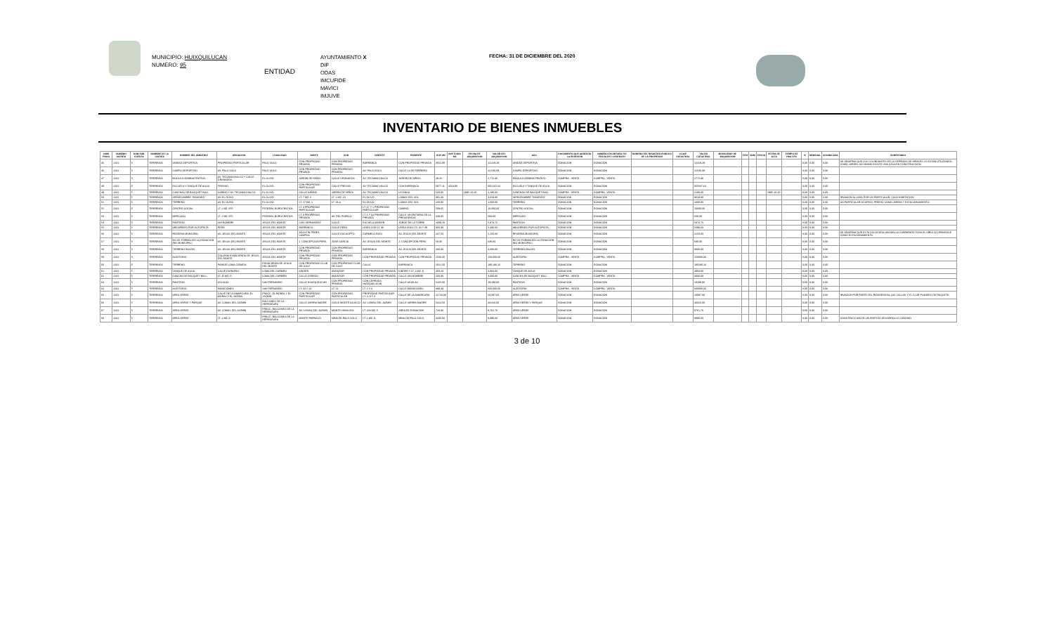MUNICIPIO: HUIXQUILUCAN
NUMERO: 95
ENTIDAD
AYUNTAMIENTO X
DIF
ODAS
IMCUFIDE
MAVICI
IMJUVE
FECHA: 31 DE DICIEMBRE DEL 2020
INVENTARIO DE BIENES INMUEBLES
| NUM PROG | NUMERO CUENTA | NUM SUB CUENTA | NOMBRE DE LA CUENTA | NOMBRE DEL INMUEBLE | UBICACION | LOCALIDAD | NORTE | SUR | ORIENTE | PONIENTE | SUP. M2 | SUP. CONS. M2 | FECHA DE ADQUISICION | VALOR DEL ADQUISICION | USO | DOCUMENTO QUE ACREDITA LA POSESION | NUMERO ESCRITURA Y/O FECHA DEL CONTRATO | NUMERO DEL REGISTRO PUBLICO DE LA PROPIEDAD | CLAVE CATASTRAL | VALOR CATASTRAL | MODALIDAD DE ADQUISICION | TIPO | NUM | FECHA | FECHA DE ALTA | TIEMPO DE VIDA UTIL | % | MENSUAL | ACUMULADA | COMENTARIO |
| --- | --- | --- | --- | --- | --- | --- | --- | --- | --- | --- | --- | --- | --- | --- | --- | --- | --- | --- | --- | --- | --- | --- | --- | --- | --- | --- | --- | --- | --- | --- |
| 45 | 1231 | 5 | TERRENOS | UNIDAD DEPORTIVA | PROPIEDAD PARTICULAR | PALO SOLO | CON PROPIEDAD PRIVADA | CON PROPIEDAD PRIVADA | BARRANCA | CON PROPIEDAD PRIVADA | 3552.08 | | | 12,418.29 | UNIDAD DEPORTIVA | DONACION | DONACION | | | 12418.29 | | | | | | | 0.00 | 0.00 | 0.00 | SE OBSERVA QUE LOS COLINDANTES DE LA CERRADA DE HIRALES LO ESTAN UTILIZANDO COMO JARDIN, ASI MISMO EXISTE UNA CASA EN CONSTRUCCION |
| 46 | 1231 | 5 | TERRENOS | CAMPO DEPORTIVO | AV. PALO SOLO | PALO SOLO | CON PROPIEDAD PRIVADA | CON PROPIEDAD PRIVADA | AV. PALO SOLO | CALLE 14 DE FEBRERO | | | | 12,546.09 | CAMPO DEPORTIVO | DONACION | DONACION | | | 12546.09 | | | | | | | 0.00 | 0.00 | 0.00 | |
| 47 | 1231 | 5 | TERRENOS | MODULO ADMINISTRATIVO | AV. TECAMACHALCO Y CALLE GRANADOS | EL OLIVO | JARDIN DE NIÑOS | CALLE GRANADOS | AV. TECAMACHALCO | JARDIN DE NIÑOS | 29.25 | | | 2,772.36 | MODULO ADMINISTRATIVO | COMPRA - VENTA | COMPRA - VENTA | | | 2772.36 | | | | | | | 0.00 | 0.00 | 0.00 | |
| 48 | 1231 | 5 | TERRENOS | ESCUELA Y TANQUE DE AGUA | FRESNO | EL OLIVO | CON PROPIEDAD PARTICULAR | CALLE FRESNO | AV. TECAMACHALCO | CON BARRANCA | 6977.11 | 4519.98 | | 665,047.64 | ESCUELA Y TANQUE DE AGUA | DONACION | DONACION | | | 665047.64 | | | | | | | 0.00 | 0.00 | 0.00 | |
| 49 | 1231 | 5 | TERRENOS | CANCHAS DE BASQUET BALL | SABINO Y AV. TECAMACHALCO | EL OLIVO | CALLE SABINO | JARDIN DE NIÑOS | AV. TECAMACHALCO | LICONSA | 520.00 | | 1995-10-16 | 2,180.00 | CANCHAS DE BASQUET BALL | COMPRA - VENTA | COMPRA - VENTA | | | 2180.00 | | | | | 1995-10-16 | | 0.00 | 0.00 | 0.00 | |
| 50 | 1231 | 5 | TERRENOS | SERVIDUMBRE "INVADIDO" | AV. EL OLIVO | EL OLIVO | LT. 7 MZ. 6 | LT. 1 MZ. 10 | EL OLIVO | LOMAS DEL SOL | 302.40 | | | 3,628.80 | SERVIDUMBRE "INVADIDO" | DONACION | DONACION | | | 3628.80 | | | | | | | 0.00 | 0.00 | 0.00 | INVASION AL 100% POR UN PARTICULAR, CASA HABITACION |
| 51 | 1231 | 5 | TERRENOS | TERRENO | AV. EL OLIVO | EL OLIVO | LT. 17 MZ. 1 | LT. 18-A | EL OLIVO | LOMAS DEL SOL | 150.00 | | | 1,000.00 | TERRENO | DONACION | DONACION | | | 1000.00 | | | | | | | 0.00 | 0.00 | 0.00 | UN PARTICULAR OCUPA EL PREDIO COMO JARDIN Y ESTACIONAMIENTO |
| 52 | 1231 | 5 | TERRENOS | CENTRO SOCIAL | LT. 2 MZ. 876 | FEDERAL BUROCRATICA | LT. 3 PROPIEDAD PARTICULAR | | LT. 67 Y 1 PROPIEDAD PARTICULAR | CAMINO | 509.65 | | | 10,000.00 | CENTRO SOCIAL | DONACION | DONACION | | | 10000.00 | | | | | | | 0.00 | 0.00 | 0.00 | |
| 53 | 1231 | 5 | TERRENOS | MERCADO | LT. 2 MZ. 875 | FEDERAL BUROCRATICA | LT. 3 PROPIEDAD PRIVADA | AV. DEL PUEBLO | LT. 1 Y 64 PROPIEDAD PRIVADA | CALLE SECRETARIA DE LA PRESIDENCIA | 349.05 | | | 500.00 | MERCADO | DONACION | DONACION | | | 500.00 | | | | | | | 0.00 | 0.00 | 0.00 | |
| 54 | 1231 | 5 | TERRENOS | PANTEÓN | SIN NOMBRE | JESUS DEL MONTE | LUIS HERNANDEZ | CALLE | ESCUELA KINDER | JORGE DE LA TORRE | 1699.20 | | | 5,873.75 | PANTEÓN | DONACION | DONACION | | | 5873.75 | | | | | | | 0.00 | 0.00 | 0.00 | |
| 55 | 1231 | 5 | TERRENOS | ABSORBIDO POR AUTOPISTA | PERA | JESUS DEL MONTE | BARRANCA | CALLE PERA | LINDA CON LT. 36 | LINDA CON LTS. 32 Y 39 | 360.38 | | | 5,490.60 | ABSORBIDO POR AUTOPISTA | DONACION | DONACION | | | 5490.60 | | | | | | | 0.00 | 0.00 | 0.00 | |
| 56 | 1231 | 5 | TERRENOS | RESERVA MUNICIPAL | AV. JESUS DEL MONTE | JESUS DEL MONTE | AGUSTIN PEREZ CAMPOS | CALLE EUCALIPTO | CARMELO RICO | AV. JESUS DEL MONTE | 107.50 | | | 2,150.00 | RESERVA MUNICIPAL | DONACION | DONACION | | | 2150.00 | | | | | | | 0.00 | 0.00 | 0.00 | SE OBSERVA QUE ESTA COLOCADA UNA MALLA CUBRIENDO TODA EL AREA OCUPANDOSE COMO ESTACIONAMIENTO |
| 57 | 1231 | 5 | TERRENOS | NO SE FORMALIZO LA DONACION (NO MUNICIPAL) | AV. JESUS DEL MONTE | JESUS DEL MONTE | J. CONCEPCION PERA | JOSÉ GARCÍA | AV. JESUS DEL MONTE | J. CONCEPCIÓN PERA | 53.00 | | | 636.00 | NO SE FORMALIZO LA DONACION (NO MUNICIPAL) | DONACION | DONACION | | | 636.00 | | | | | | | 0.00 | 0.00 | 0.00 | |
| 58 | 1231 | 5 | TERRENOS | TERRENO BALDIO | AV. JESUS DEL MONTE | JESUS DEL MONTE | CON PROPIEDAD PRIVADA | CON PROPIEDAD PRIVADA | BARRANCA | AV. JESUS DEL MONTE | 200.00 | | | 3,000.00 | TERRENO BALDIO | DONACION | DONACION | | | 3000.00 | | | | | | | 0.00 | 0.00 | 0.00 | |
| 59 | 1231 | 5 | TERRENOS | AUDITORIO | COLONIA EXHACIENDA DE JESUS DEL MONTE | JESUS DEL MONTE | CON PROPIEDAD PRIVADA | CON PROPIEDAD PRIVADA | CON PROPIEDAD PRIVADA | CON PROPIEDAD PRIVADA | 1500.00 | | | 150,000.00 | AUDITORIO | COMPRA - VENTA | COMPRA - VENTA | | | 150000.00 | | | | | | | 0.00 | 0.00 | 0.00 | |
| 60 | 1231 | 5 | TERRENOS | TERRENO | PARAJE LOMA CEBADA | EXHACIENDA DE JESUS DEL MONTE | CON PROPIEDAD CLUB DE GOLF | CON PROPIEDAD CLUB DE GOLF | CALLE | BARRANCA | 2021.50 | | | 180,180.16 | TERRENO | DONACION | DONACION | | | 180180.16 | | | | | | | 0.00 | 0.00 | 0.00 | |
| 61 | 1231 | 5 | TERRENOS | TANQUE DE AGUA | CALLE DURAZNO | LOMA DEL CARMEN | KINDER | ANDADOR | CON PROPIEDAD PRIVADA | KINDER Y LT. 2 MZ. D | 450.23 | | | 4,904.00 | TANQUE DE AGUA | DONACION | DONACION | | | 4904.00 | | | | | | | 0.00 | 0.00 | 0.00 | |
| 62 | 1231 | 5 | TERRENOS | CANCHA DE BASQUET BALL | LT. 11 MZ. D | LOMA DEL CARMEN | CALLE CEREZO | ANDADOR | CON PROPIEDAD PRIVADA | CALLE SIN NOMBRE | 150.00 | | | 3,000.00 | CANCHA DE BASQUET BALL | COMPRA - VENTA | COMPRA - VENTA | | | 3000.00 | | | | | | | 0.00 | 0.00 | 0.00 | |
| 63 | 1231 | 5 | TERRENOS | PANTEON | AGUILAS | SAN FERNANDO | CALLE HUIXQUILUCAN | CON PROPIEDAD PRIVADA | CON CERRADA HUIXQUILUCAN | CALLE AGUILAS | 5425.00 | | | 18,288.00 | PANTEON | DONACION | DONACION | | | 18288.00 | | | | | | | 0.00 | 0.00 | 0.00 | |
| 64 | 1231 | 5 | TERRENOS | AUDITORIO | MUNICIONES | SAN FERNANDO | LT. 23 Y 24 | LT. 21 | LT. 2 Y 3 | CALLE MUNICIONES | 399.48 | | | 600,000.00 | AUDITORIO | COMPRA - VENTA | COMPRA - VENTA | | | 600000.00 | | | | | | | 0.00 | 0.00 | 0.00 | |
| 65 | 1231 | 5 | TERRENOS | AREA VERDE | CALLE DE LA AMARGURA, EL MORAL Y EL JAZMIN | FRACC. EL MORAL Y EL JAZMIN | CON PROPIEDAD PARTICULAR | CON PROPIEDAD PARTICULAR | PROPIEDAD PARTICULAR LT. 2, 3 Y 4 | CALLE DE LA AMARGURA | 11723.38 | | | 23,097.00 | AREA VERDE | DONACION | DONACION | | | 23097.00 | | | | | | | 0.00 | 0.00 | 0.00 | INVASION POR PARTE DEL RESIDENCIAL LAS CALLAS Y EL CLUB PLANDES DE RAQUETA |
| 66 | 1231 | 5 | TERRENOS | AREA VERDE Y PARQUE | AV. LOMAS DEL JAZMIN | BALCONES DE LA HERRADURA | CALLE SIERRA MADRE | CALLE MONTE AJUSCO | AV. LOMAS DEL JAZMIN | CALLE SIERRA MADRE | 5414.50 | | | 43,316.00 | AREA VERDE Y PARQUE | DONACION | DONACION | | | 43316.00 | | | | | | | 0.00 | 0.00 | 0.00 | |
| 67 | 1231 | 5 | TERRENOS | AREA VERDE | AV. LOMAS DEL JAZMIN | FRACC. BALCONES DE LA HERRADURA | AV. LOMAS DEL JAZMIN | MONTE HIMALAYA | LT. S/N MZ. 5 | AREA DE DONACION | 720.00 | | | 8,761.76 | AREA VERDE | DONACION | DONACION | | | 8761.76 | | | | | | | 0.00 | 0.00 | 0.00 | |
| 68 | 1231 | 5 | TERRENOS | AREA VERDE | LT. 1 MZ. 9 | FRACC. BALCONES DE LA HERRADURA | MONTE PARNASO | MINA DE PALO SOLO | LT. 1 MZ. 9 | MINA DE PALO SOLO | 4440.00 | | | 8,880.00 | AREA VERDE | DONACION | DONACION | | | 8880.00 | | | | | | | 0.00 | 0.00 | 0.00 | CONSTRUCCION DE UN EDIFICIO DESARROLLO CANCINO |
3 de 10